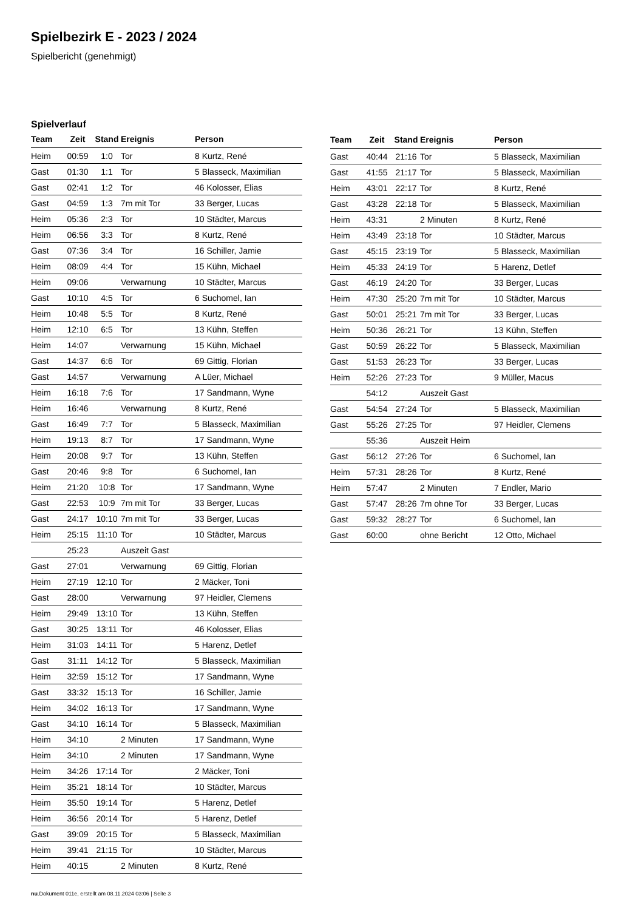Spielbezirk E - 2023 / 2024
Spielbericht (genehmigt)
Spielverlauf
| Team | Zeit | Stand | Ereignis | Person |
| --- | --- | --- | --- | --- |
| Heim | 00:59 | 1:0 | Tor | 8 Kurtz, René |
| Gast | 01:30 | 1:1 | Tor | 5 Blasseck, Maximilian |
| Gast | 02:41 | 1:2 | Tor | 46 Kolosser, Elias |
| Gast | 04:59 | 1:3 | 7m mit Tor | 33 Berger, Lucas |
| Heim | 05:36 | 2:3 | Tor | 10 Städter, Marcus |
| Heim | 06:56 | 3:3 | Tor | 8 Kurtz, René |
| Gast | 07:36 | 3:4 | Tor | 16 Schiller, Jamie |
| Heim | 08:09 | 4:4 | Tor | 15 Kühn, Michael |
| Heim | 09:06 | | Verwarnung | 10 Städter, Marcus |
| Gast | 10:10 | 4:5 | Tor | 6 Suchomel, Ian |
| Heim | 10:48 | 5:5 | Tor | 8 Kurtz, René |
| Heim | 12:10 | 6:5 | Tor | 13 Kühn, Steffen |
| Heim | 14:07 | | Verwarnung | 15 Kühn, Michael |
| Gast | 14:37 | 6:6 | Tor | 69 Gittig, Florian |
| Gast | 14:57 | | Verwarnung | A Lüer, Michael |
| Heim | 16:18 | 7:6 | Tor | 17 Sandmann, Wyne |
| Heim | 16:46 | | Verwarnung | 8 Kurtz, René |
| Gast | 16:49 | 7:7 | Tor | 5 Blasseck, Maximilian |
| Heim | 19:13 | 8:7 | Tor | 17 Sandmann, Wyne |
| Heim | 20:08 | 9:7 | Tor | 13 Kühn, Steffen |
| Gast | 20:46 | 9:8 | Tor | 6 Suchomel, Ian |
| Heim | 21:20 | 10:8 | Tor | 17 Sandmann, Wyne |
| Gast | 22:53 | 10:9 | 7m mit Tor | 33 Berger, Lucas |
| Gast | 24:17 | 10:10 | 7m mit Tor | 33 Berger, Lucas |
| Heim | 25:15 | 11:10 | Tor | 10 Städter, Marcus |
| | 25:23 | | Auszeit Gast | |
| Gast | 27:01 | | Verwarnung | 69 Gittig, Florian |
| Heim | 27:19 | 12:10 | Tor | 2 Mäcker, Toni |
| Gast | 28:00 | | Verwarnung | 97 Heidler, Clemens |
| Heim | 29:49 | 13:10 | Tor | 13 Kühn, Steffen |
| Gast | 30:25 | 13:11 | Tor | 46 Kolosser, Elias |
| Heim | 31:03 | 14:11 | Tor | 5 Harenz, Detlef |
| Gast | 31:11 | 14:12 | Tor | 5 Blasseck, Maximilian |
| Heim | 32:59 | 15:12 | Tor | 17 Sandmann, Wyne |
| Gast | 33:32 | 15:13 | Tor | 16 Schiller, Jamie |
| Heim | 34:02 | 16:13 | Tor | 17 Sandmann, Wyne |
| Gast | 34:10 | 16:14 | Tor | 5 Blasseck, Maximilian |
| Heim | 34:10 | | 2 Minuten | 17 Sandmann, Wyne |
| Heim | 34:10 | | 2 Minuten | 17 Sandmann, Wyne |
| Heim | 34:26 | 17:14 | Tor | 2 Mäcker, Toni |
| Heim | 35:21 | 18:14 | Tor | 10 Städter, Marcus |
| Heim | 35:50 | 19:14 | Tor | 5 Harenz, Detlef |
| Heim | 36:56 | 20:14 | Tor | 5 Harenz, Detlef |
| Gast | 39:09 | 20:15 | Tor | 5 Blasseck, Maximilian |
| Heim | 39:41 | 21:15 | Tor | 10 Städter, Marcus |
| Heim | 40:15 | | 2 Minuten | 8 Kurtz, René |
| Team | Zeit | Stand | Ereignis | Person |
| --- | --- | --- | --- | --- |
| Gast | 40:44 | 21:16 | Tor | 5 Blasseck, Maximilian |
| Gast | 41:55 | 21:17 | Tor | 5 Blasseck, Maximilian |
| Heim | 43:01 | 22:17 | Tor | 8 Kurtz, René |
| Gast | 43:28 | 22:18 | Tor | 5 Blasseck, Maximilian |
| Heim | 43:31 | | 2 Minuten | 8 Kurtz, René |
| Heim | 43:49 | 23:18 | Tor | 10 Städter, Marcus |
| Gast | 45:15 | 23:19 | Tor | 5 Blasseck, Maximilian |
| Heim | 45:33 | 24:19 | Tor | 5 Harenz, Detlef |
| Gast | 46:19 | 24:20 | Tor | 33 Berger, Lucas |
| Heim | 47:30 | 25:20 | 7m mit Tor | 10 Städter, Marcus |
| Gast | 50:01 | 25:21 | 7m mit Tor | 33 Berger, Lucas |
| Heim | 50:36 | 26:21 | Tor | 13 Kühn, Steffen |
| Gast | 50:59 | 26:22 | Tor | 5 Blasseck, Maximilian |
| Gast | 51:53 | 26:23 | Tor | 33 Berger, Lucas |
| Heim | 52:26 | 27:23 | Tor | 9 Müller, Macus |
| | 54:12 | | Auszeit Gast | |
| Gast | 54:54 | 27:24 | Tor | 5 Blasseck, Maximilian |
| Gast | 55:26 | 27:25 | Tor | 97 Heidler, Clemens |
| | 55:36 | | Auszeit Heim | |
| Gast | 56:12 | 27:26 | Tor | 6 Suchomel, Ian |
| Heim | 57:31 | 28:26 | Tor | 8 Kurtz, René |
| Heim | 57:47 | | 2 Minuten | 7 Endler, Mario |
| Gast | 57:47 | 28:26 | 7m ohne Tor | 33 Berger, Lucas |
| Gast | 59:32 | 28:27 | Tor | 6 Suchomel, Ian |
| Gast | 60:00 | | ohne Bericht | 12 Otto, Michael |
nu.Dokument 011e, erstellt am 08.11.2024 03:06 | Seite 3